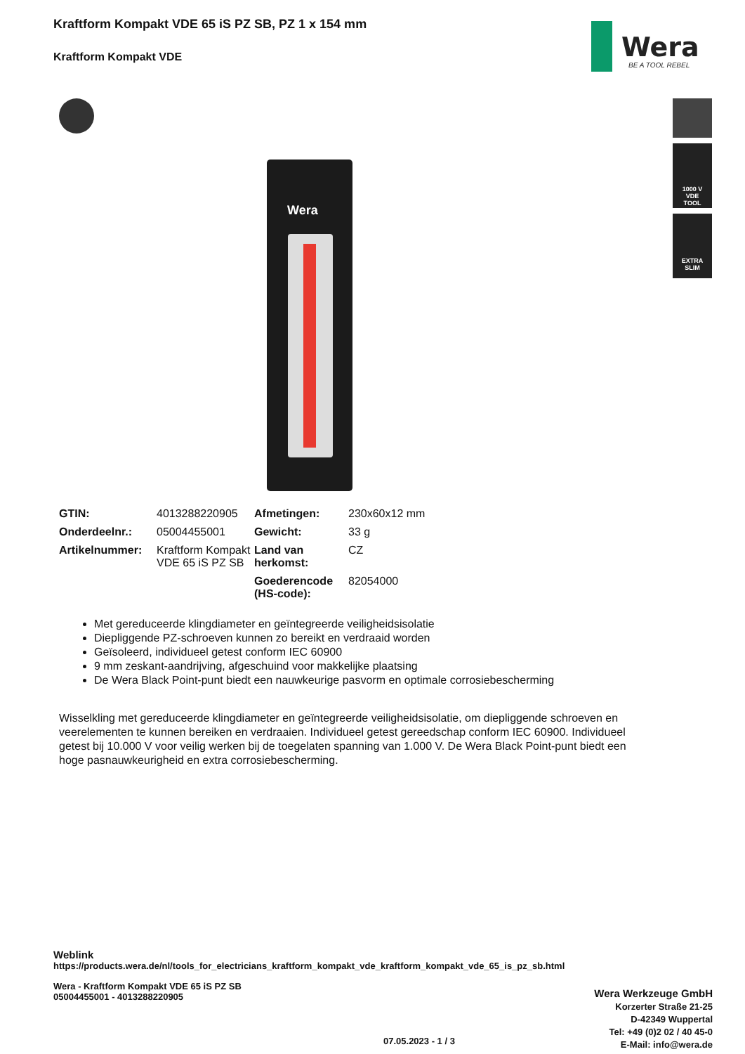Kraftform Kompakt VDE 65 iS PZ SB, PZ 1 x 154 mm
Kraftform Kompakt VDE
Wera
BE A TOOL REBEL
1000 V
VDE
TOOL
EXTRA
SLIM
Wera
| GTIN: | 4013288220905 | Afmetingen: | 230x60x12 mm |
| Onderdeelnr.: | 05004455001 | Gewicht: | 33 g |
| Artikelnummer: | Kraftform Kompakt VDE 65 iS PZ SB | Land van herkomst: | CZ |
| | | Goederencode (HS-code): | 82054000 |
Met gereduceerde klingdiameter en geïntegreerde veiligheidsisolatie
Diepliggende PZ-schroeven kunnen zo bereikt en verdraaid worden
Geïsoleerd, individueel getest conform IEC 60900
9 mm zeskant-aandrijving, afgeschuind voor makkelijke plaatsing
De Wera Black Point-punt biedt een nauwkeurige pasvorm en optimale corrosiebescherming
Wisselkling met gereduceerde klingdiameter en geïntegreerde veiligheidsisolatie, om diepliggende schroeven en veerelementen te kunnen bereiken en verdraaien. Individueel getest gereedschap conform IEC 60900. Individueel getest bij 10.000 V voor veilig werken bij de toegelaten spanning van 1.000 V. De Wera Black Point-punt biedt een hoge pasnauwkeurigheid en extra corrosiebescherming.
Weblink
https://products.wera.de/nl/tools_for_electricians_kraftform_kompakt_vde_kraftform_kompakt_vde_65_is_pz_sb.html
Wera - Kraftform Kompakt VDE 65 iS PZ SB
05004455001 - 4013288220905
Wera Werkzeuge GmbH
Korzerter Straße 21-25
D-42349 Wuppertal
Tel: +49 (0)2 02 / 40 45-0
E-Mail: info@wera.de
07.05.2023 - 1 / 3